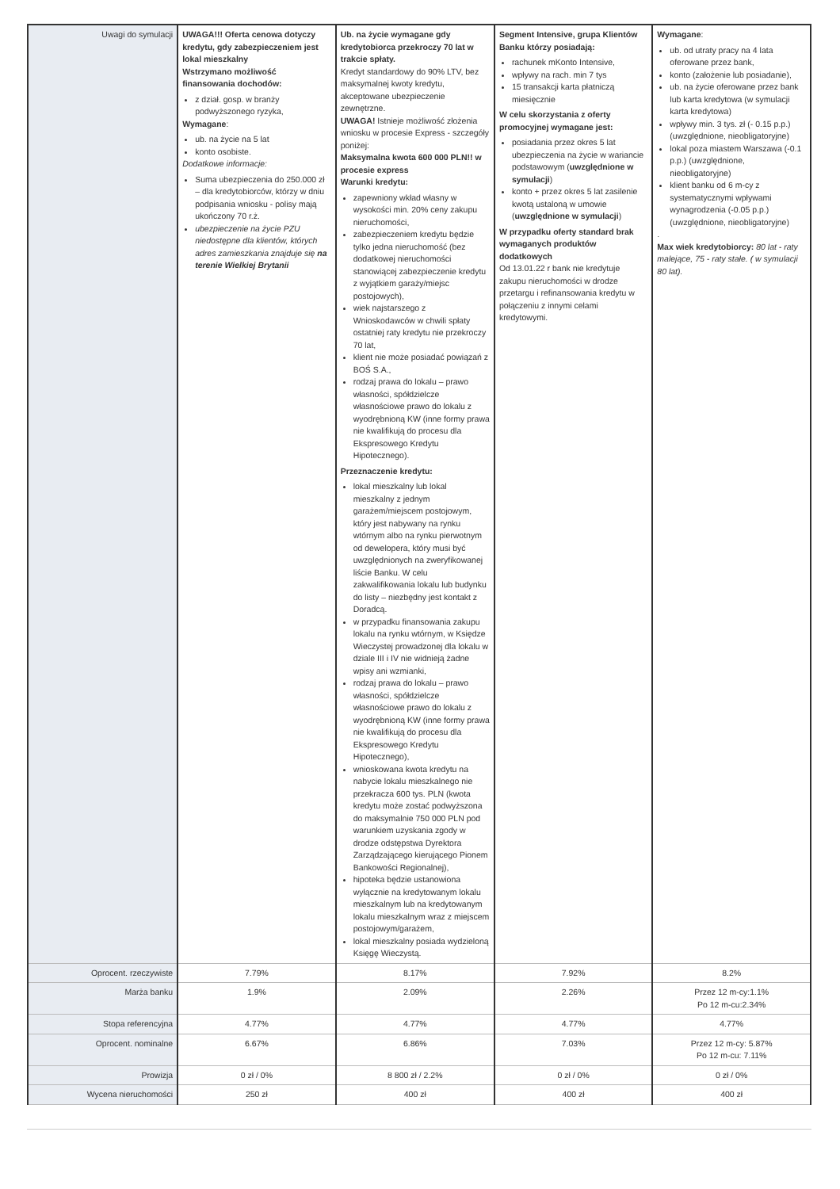| Uwagi do symulacji | UWAGA!!! Oferta cenowa dotyczy kredytu, gdy zabezpieczeniem jest lokal mieszkalny Wstrzymano możliwość finansowania dochodów: z dział. gosp. w branży podwyższonego ryzyka, Wymagane : ub. na życie na 5 lat konto osobiste. Dodatkowe informacje: Suma ubezpieczenia do 250.000 zł – dla kredytobiorców, którzy w dniu podpisania wniosku - polisy mają ukończony 70 r.ż. ubezpieczenie na życie PZU niedostępne dla klientów, których adres zamieszkania znajduje się na terenie Wielkiej Brytanii | Ub. na życie wymagane gdy kredytobiorca przekroczy 70 lat w trakcie spłaty. Kredyt standardowy do 90% LTV, bez maksymalnej kwoty kredytu, akceptowane ubezpieczenie zewnętrzne. UWAGA! Istnieje możliwość złożenia wniosku w procesie Express - szczegóły poniżej: Maksymalna kwota 600 000 PLN!! w procesie express Warunki kredytu: zapewniony wkład własny w wysokości min. 20% ceny zakupu nieruchomości, zabezpieczeniem kredytu będzie tylko jedna nieruchomość (bez dodatkowej nieruchomości stanowiącej zabezpieczenie kredytu z wyjątkiem garaży/miejsc postojowych), wiek najstarszego z Wnioskodawców w chwili spłaty ostatniej raty kredytu nie przekroczy 70 lat, klient nie może posiadać powiązań z BOŚ S.A., rodzaj prawa do lokalu – prawo własności, spółdzielcze własnościowe prawo do lokalu z wyodrębnioną KW (inne formy prawa nie kwalifikują do procesu dla Ekspresowego Kredytu Hipotecznego). Przeznaczenie kredytu: lokal mieszkalny lub lokal mieszkalny z jednym garażem/miejscem postojowym, który jest nabywany na rynku wtórnym albo na rynku pierwotnym od dewelopera, który musi być uwzględnionych na zweryfikowanej liście Banku. W celu zakwalifikowania lokalu lub budynku do listy – niezbędny jest kontakt z Doradcą. w przypadku finansowania zakupu lokalu na rynku wtórnym, w Księdze Wieczystej prowadzonej dla lokalu w dziale III i IV nie widnieją żadne wpisy ani wzmianki, rodzaj prawa do lokalu – prawo własności, spółdzielcze własnościowe prawo do lokalu z wyodrębnioną KW (inne formy prawa nie kwalifikują do procesu dla Ekspresowego Kredytu Hipotecznego), wnioskowana kwota kredytu na nabycie lokalu mieszkalnego nie przekracza 600 tys. PLN (kwota kredytu może zostać podwyższona do maksymalnie 750 000 PLN pod warunkiem uzyskania zgody w drodze odstępstwa Dyrektora Zarządzającego kierującego Pionem Bankowości Regionalnej), hipoteka będzie ustanowiona wyłącznie na kredytowanym lokalu mieszkalnym lub na kredytowanym lokalu mieszkalnym wraz z miejscem postojowym/garażem, lokal mieszkalny posiada wydzieloną Księgę Wieczystą. | Segment Intensive, grupa Klientów Banku którzy posiadają: rachunek mKonto Intensive, wpływy na rach. min 7 tys 15 transakcji karta płatniczą miesięcznie W celu skorzystania z oferty promocyjnej wymagane jest: posiadania przez okres 5 lat ubezpieczenia na życie w wariancie podstawowym ( uwzględnione w symulacji ) konto + przez okres 5 lat zasilenie kwotą ustaloną w umowie ( uwzględnione w symulacji ) W przypadku oferty standard brak wymaganych produktów dodatkowych Od 13.01.22 r bank nie kredytuje zakupu nieruchomości w drodze przetargu i refinansowania kredytu w połączeniu z innymi celami kredytowymi. | Wymagane : ub. od utraty pracy na 4 lata oferowane przez bank, konto (założenie lub posiadanie), ub. na życie oferowane przez bank lub karta kredytowa (w symulacji karta kredytowa) wpływy min. 3 tys. zł (- 0.15 p.p.) (uwzględnione, nieobligatoryjne) lokal poza miastem Warszawa (-0.1 p.p.) (uwzględnione, nieobligatoryjne) klient banku od 6 m-cy z systematycznymi wpływami wynagrodzenia (-0.05 p.p.) (uwzględnione, nieobligatoryjne) . Max wiek kredytobiorcy: 80 lat - raty malejące, 75 - raty stałe. ( w symulacji 80 lat). |
| Oprocent. rzeczywiste | 7.79% | 8.17% | 7.92% | 8.2% |
| Marża banku | 1.9% | 2.09% | 2.26% | Przez 12 m-cy:1.1% Po 12 m-cu:2.34% |
| Stopa referencyjna | 4.77% | 4.77% | 4.77% | 4.77% |
| Oprocent. nominalne | 6.67% | 6.86% | 7.03% | Przez 12 m-cy: 5.87% Po 12 m-cu: 7.11% |
| Prowizja | 0 zł / 0% | 8 800 zł / 2.2% | 0 zł / 0% | 0 zł / 0% |
| Wycena nieruchomości | 250 zł | 400 zł | 400 zł | 400 zł |